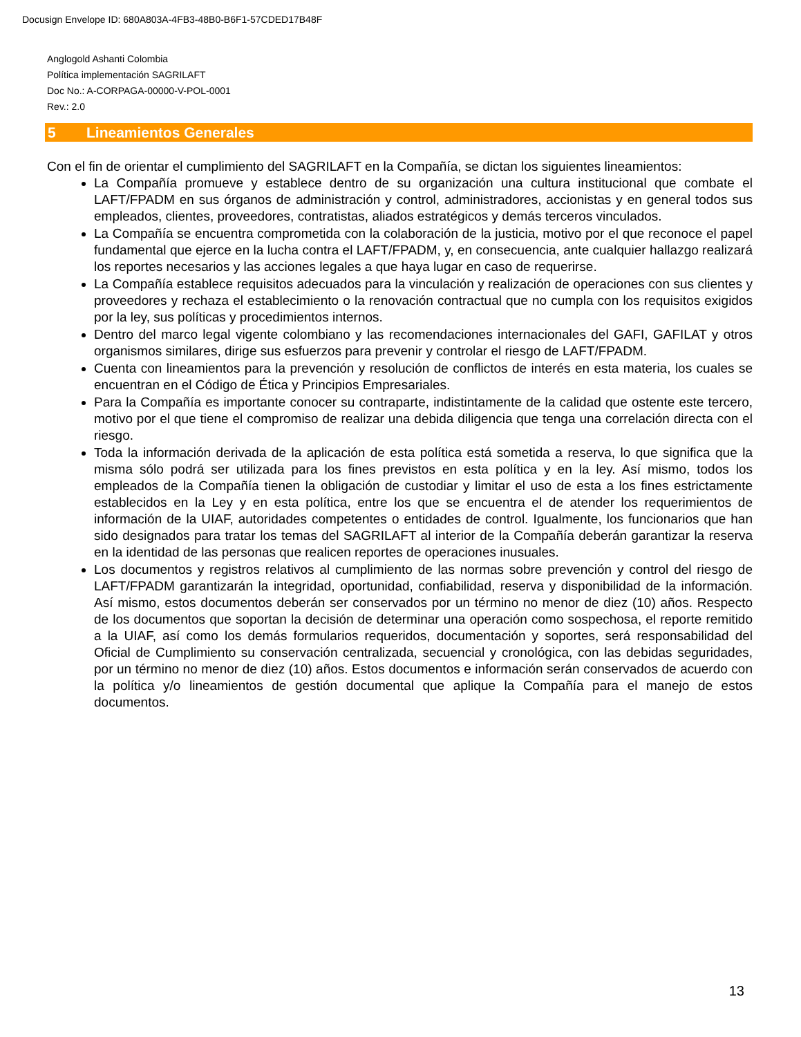Docusign Envelope ID: 680A803A-4FB3-48B0-B6F1-57CDED17B48F
Anglogold Ashanti Colombia
Política implementación SAGRILAFT
Doc No.: A-CORPAGA-00000-V-POL-0001
Rev.: 2.0
5 Lineamientos Generales
Con el fin de orientar el cumplimiento del SAGRILAFT en la Compañía, se dictan los siguientes lineamientos:
La Compañía promueve y establece dentro de su organización una cultura institucional que combate el LAFT/FPADM en sus órganos de administración y control, administradores, accionistas y en general todos sus empleados, clientes, proveedores, contratistas, aliados estratégicos y demás terceros vinculados.
La Compañía se encuentra comprometida con la colaboración de la justicia, motivo por el que reconoce el papel fundamental que ejerce en la lucha contra el LAFT/FPADM, y, en consecuencia, ante cualquier hallazgo realizará los reportes necesarios y las acciones legales a que haya lugar en caso de requerirse.
La Compañía establece requisitos adecuados para la vinculación y realización de operaciones con sus clientes y proveedores y rechaza el establecimiento o la renovación contractual que no cumpla con los requisitos exigidos por la ley, sus políticas y procedimientos internos.
Dentro del marco legal vigente colombiano y las recomendaciones internacionales del GAFI, GAFILAT y otros organismos similares, dirige sus esfuerzos para prevenir y controlar el riesgo de LAFT/FPADM.
Cuenta con lineamientos para la prevención y resolución de conflictos de interés en esta materia, los cuales se encuentran en el Código de Ética y Principios Empresariales.
Para la Compañía es importante conocer su contraparte, indistintamente de la calidad que ostente este tercero, motivo por el que tiene el compromiso de realizar una debida diligencia que tenga una correlación directa con el riesgo.
Toda la información derivada de la aplicación de esta política está sometida a reserva, lo que significa que la misma sólo podrá ser utilizada para los fines previstos en esta política y en la ley. Así mismo, todos los empleados de la Compañía tienen la obligación de custodiar y limitar el uso de esta a los fines estrictamente establecidos en la Ley y en esta política, entre los que se encuentra el de atender los requerimientos de información de la UIAF, autoridades competentes o entidades de control. Igualmente, los funcionarios que han sido designados para tratar los temas del SAGRILAFT al interior de la Compañía deberán garantizar la reserva en la identidad de las personas que realicen reportes de operaciones inusuales.
Los documentos y registros relativos al cumplimiento de las normas sobre prevención y control del riesgo de LAFT/FPADM garantizarán la integridad, oportunidad, confiabilidad, reserva y disponibilidad de la información. Así mismo, estos documentos deberán ser conservados por un término no menor de diez (10) años. Respecto de los documentos que soportan la decisión de determinar una operación como sospechosa, el reporte remitido a la UIAF, así como los demás formularios requeridos, documentación y soportes, será responsabilidad del Oficial de Cumplimiento su conservación centralizada, secuencial y cronológica, con las debidas seguridades, por un término no menor de diez (10) años. Estos documentos e información serán conservados de acuerdo con la política y/o lineamientos de gestión documental que aplique la Compañía para el manejo de estos documentos.
13